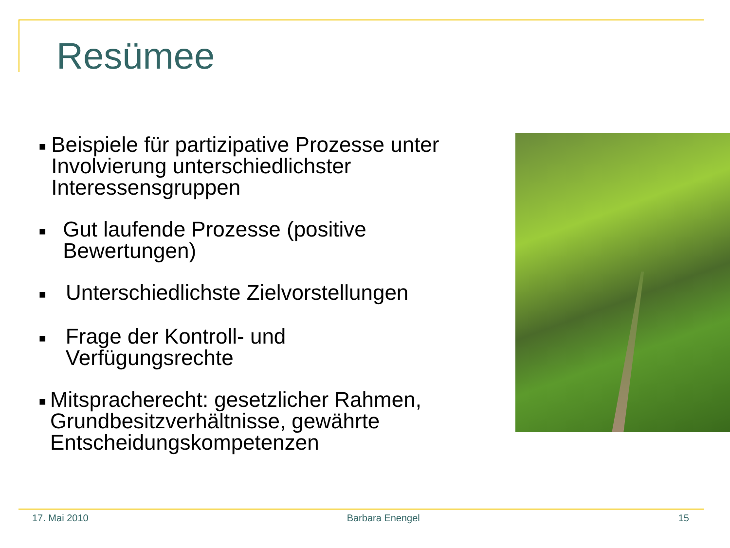Resümee
■ Beispiele für partizipative Prozesse unter Involvierung unterschiedlichster Interessensgruppen
■ Gut laufende Prozesse (positive Bewertungen)
■ Unterschiedlichste Zielvorstellungen
■ Frage der Kontroll- und Verfügungsrechte
■ Mitspracherecht: gesetzlicher Rahmen, Grundbesitzverhältnisse, gewährte Entscheidungskompetenzen
17. Mai 2010 Barbara Enengel 15